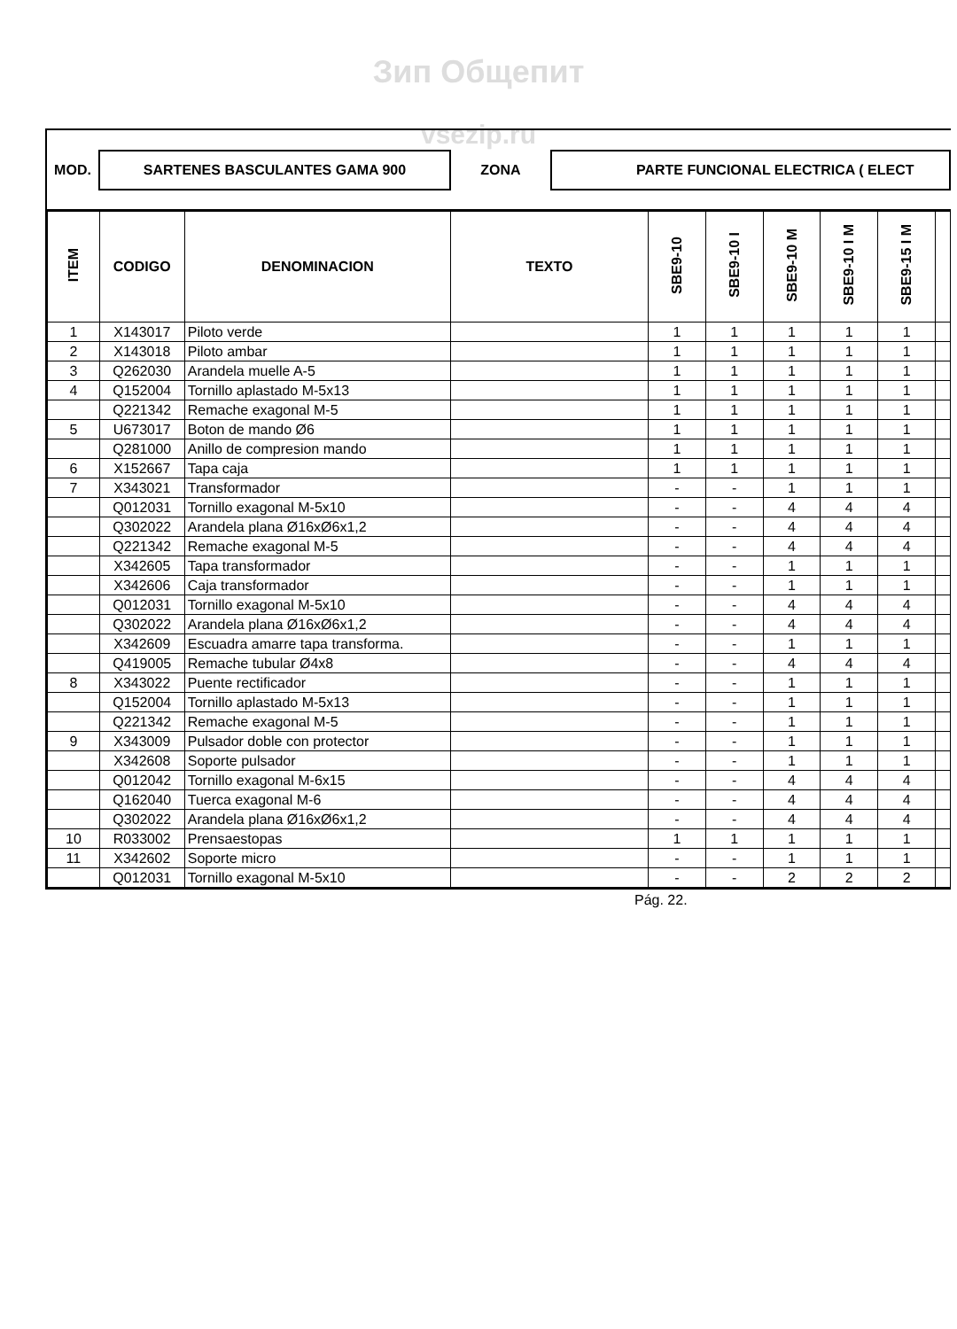Зип Общепит
vsezip.ru
MOD.
SARTENES BASCULANTES GAMA 900
ZONA
PARTE FUNCIONAL ELECTRICA ( ELECT
| ITEM | CODIGO | DENOMINACION | TEXTO | SBE9-10 | SBE9-10 I | SBE9-10 M | SBE9-10 I M | SBE9-15 I M | |
| --- | --- | --- | --- | --- | --- | --- | --- | --- | --- |
| 1 | X143017 | Piloto verde | | 1 | 1 | 1 | 1 | 1 | |
| 2 | X143018 | Piloto ambar | | 1 | 1 | 1 | 1 | 1 | |
| 3 | Q262030 | Arandela muelle A-5 | | 1 | 1 | 1 | 1 | 1 | |
| 4 | Q152004 | Tornillo aplastado M-5x13 | | 1 | 1 | 1 | 1 | 1 | |
| | Q221342 | Remache exagonal M-5 | | 1 | 1 | 1 | 1 | 1 | |
| 5 | U673017 | Boton de mando Ø6 | | 1 | 1 | 1 | 1 | 1 | |
| | Q281000 | Anillo de compresion mando | | 1 | 1 | 1 | 1 | 1 | |
| 6 | X152667 | Tapa caja | | 1 | 1 | 1 | 1 | 1 | |
| 7 | X343021 | Transformador | | - | - | 1 | 1 | 1 | |
| | Q012031 | Tornillo exagonal M-5x10 | | - | - | 4 | 4 | 4 | |
| | Q302022 | Arandela plana Ø16xØ6x1,2 | | - | - | 4 | 4 | 4 | |
| | Q221342 | Remache exagonal M-5 | | - | - | 4 | 4 | 4 | |
| | X342605 | Tapa transformador | | - | - | 1 | 1 | 1 | |
| | X342606 | Caja transformador | | - | - | 1 | 1 | 1 | |
| | Q012031 | Tornillo exagonal M-5x10 | | - | - | 4 | 4 | 4 | |
| | Q302022 | Arandela plana Ø16xØ6x1,2 | | - | - | 4 | 4 | 4 | |
| | X342609 | Escuadra amarre tapa transforma. | | - | - | 1 | 1 | 1 | |
| | Q419005 | Remache tubular Ø4x8 | | - | - | 4 | 4 | 4 | |
| 8 | X343022 | Puente rectificador | | - | - | 1 | 1 | 1 | |
| | Q152004 | Tornillo aplastado M-5x13 | | - | - | 1 | 1 | 1 | |
| | Q221342 | Remache exagonal M-5 | | - | - | 1 | 1 | 1 | |
| 9 | X343009 | Pulsador doble con protector | | - | - | 1 | 1 | 1 | |
| | X342608 | Soporte pulsador | | - | - | 1 | 1 | 1 | |
| | Q012042 | Tornillo exagonal M-6x15 | | - | - | 4 | 4 | 4 | |
| | Q162040 | Tuerca exagonal M-6 | | - | - | 4 | 4 | 4 | |
| | Q302022 | Arandela plana Ø16xØ6x1,2 | | - | - | 4 | 4 | 4 | |
| 10 | R033002 | Prensaestopas | | 1 | 1 | 1 | 1 | 1 | |
| 11 | X342602 | Soporte micro | | - | - | 1 | 1 | 1 | |
| | Q012031 | Tornillo exagonal M-5x10 | | - | - | 2 | 2 | 2 | |
Pág. 22.